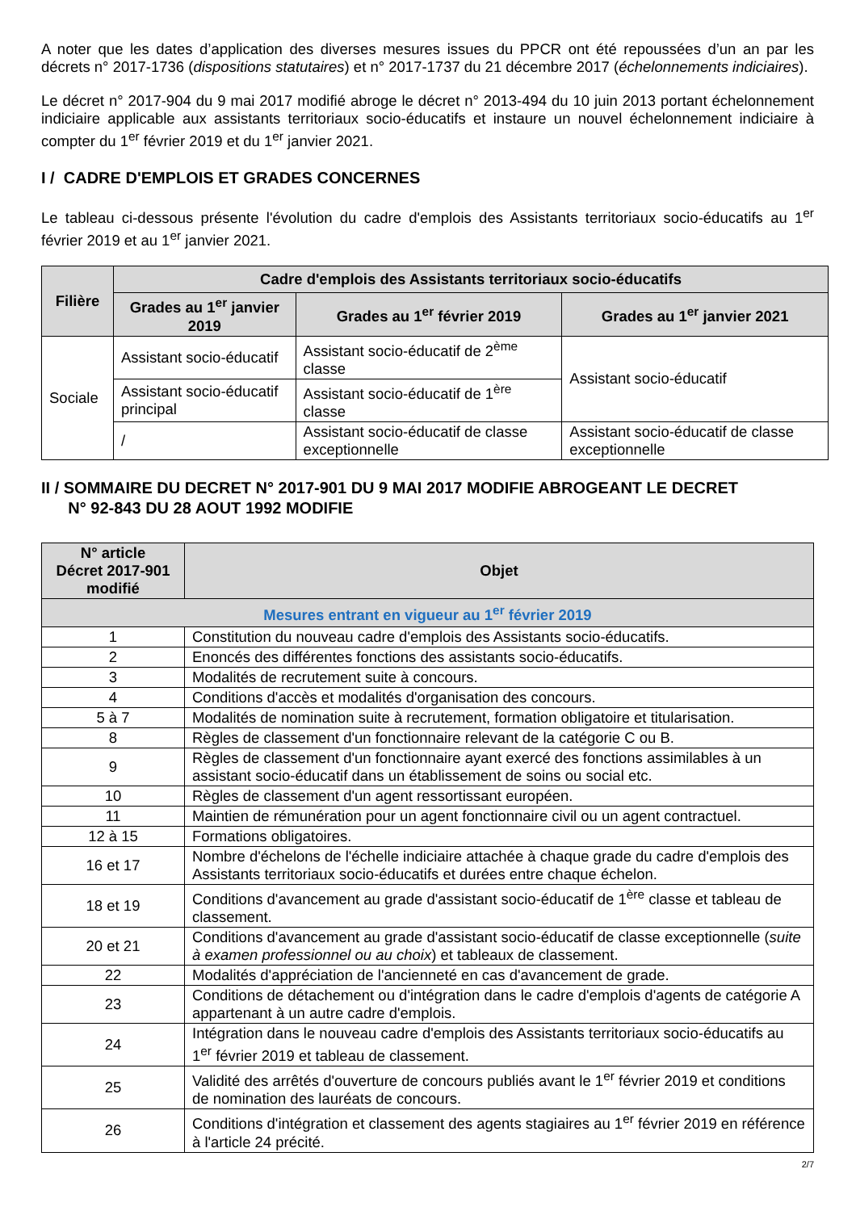A noter que les dates d’application des diverses mesures issues du PPCR ont été repoussées d’un an par les décrets n° 2017-1736 (dispositions statutaires) et n° 2017-1737 du 21 décembre 2017 (échelonnements indiciaires).
Le décret n° 2017-904 du 9 mai 2017 modifié abroge le décret n° 2013-494 du 10 juin 2013 portant échelonnement indiciaire applicable aux assistants territoriaux socio-éducatifs et instaure un nouvel échelonnement indiciaire à compter du 1<sup>er</sup> février 2019 et du 1<sup>er</sup> janvier 2021.
I / CADRE D'EMPLOIS ET GRADES CONCERNES
Le tableau ci-dessous présente l'évolution du cadre d'emplois des Assistants territoriaux socio-éducatifs au 1<sup>er</sup> février 2019 et au 1<sup>er</sup> janvier 2021.
| Filière | Cadre d'emplois des Assistants territoriaux socio-éducatifs | | |
| --- | --- | --- | --- |
| | Grades au 1<sup>er</sup> janvier 2019 | Grades au 1<sup>er</sup> février 2019 | Grades au 1<sup>er</sup> janvier 2021 |
| Sociale | Assistant socio-éducatif | Assistant socio-éducatif de 2<sup>ème</sup> classe | Assistant socio-éducatif |
| | Assistant socio-éducatif principal | Assistant socio-éducatif de 1<sup>ère</sup> classe | |
| | / | Assistant socio-éducatif de classe exceptionnelle | Assistant socio-éducatif de classe exceptionnelle |
II / SOMMAIRE DU DECRET N° 2017-901 DU 9 MAI 2017 MODIFIE ABROGEANT LE DECRET
N° 92-843 DU 28 AOUT 1992 MODIFIE
| N° article Décret 2017-901 modifié | Objet |
| --- | --- |
| Mesures entrant en vigueur au 1<sup>er</sup> février 2019 | |
| 1 | Constitution du nouveau cadre d'emplois des Assistants socio-éducatifs. |
| 2 | Enoncés des différentes fonctions des assistants socio-éducatifs. |
| 3 | Modalités de recrutement suite à concours. |
| 4 | Conditions d'accès et modalités d'organisation des concours. |
| 5 à 7 | Modalités de nomination suite à recrutement, formation obligatoire et titularisation. |
| 8 | Règles de classement d'un fonctionnaire relevant de la catégorie C ou B. |
| 9 | Règles de classement d'un fonctionnaire ayant exercé des fonctions assimilables à un assistant socio-éducatif dans un établissement de soins ou social etc. |
| 10 | Règles de classement d'un agent ressortissant européen. |
| 11 | Maintien de rémunération pour un agent fonctionnaire civil ou un agent contractuel. |
| 12 à 15 | Formations obligatoires. |
| 16 et 17 | Nombre d'échelons de l'échelle indiciaire attachée à chaque grade du cadre d'emplois des Assistants territoriaux socio-éducatifs et durées entre chaque échelon. |
| 18 et 19 | Conditions d'avancement au grade d'assistant socio-éducatif de 1<sup>ère</sup> classe et tableau de classement. |
| 20 et 21 | Conditions d'avancement au grade d'assistant socio-éducatif de classe exceptionnelle ( suite à examen professionnel ou au choix ) et tableaux de classement. |
| 22 | Modalités d'appréciation de l'ancienneté en cas d'avancement de grade. |
| 23 | Conditions de détachement ou d'intégration dans le cadre d'emplois d'agents de catégorie A appartenant à un autre cadre d'emplois. |
| 24 | Intégration dans le nouveau cadre d'emplois des Assistants territoriaux socio-éducatifs au 1<sup>er</sup> février 2019 et tableau de classement. |
| 25 | Validité des arrêtés d'ouverture de concours publiés avant le 1<sup>er</sup> février 2019 et conditions de nomination des lauréats de concours. |
| 26 | Conditions d'intégration et classement des agents stagiaires au 1<sup>er</sup> février 2019 en référence à l'article 24 précité. |
2/7